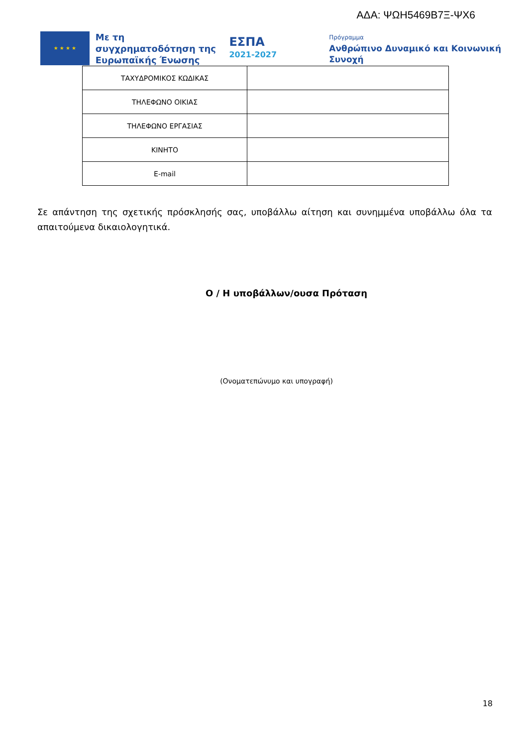ΑΔΑ: ΨΩΗ5469Β7Ξ-ΨΧ6
★ ★ ★ ★
Με τη συγχρηματοδότηση της Ευρωπαϊκής Ένωσης
ΕΣΠΑ
2021-2027
Πρόγραμμα
Ανθρώπινο Δυναμικό και Κοινωνική Συνοχή
| ΤΑΧΥΔΡΟΜΙΚΟΣ ΚΩΔΙΚΑΣ | |
| ΤΗΛΕΦΩΝΟ ΟΙΚΙΑΣ | |
| ΤΗΛΕΦΩΝΟ ΕΡΓΑΣΙΑΣ | |
| ΚΙΝΗΤΟ | |
| E-mail | |
Σε απάντηση της σχετικής πρόσκλησής σας, υποβάλλω αίτηση και συνημμένα υποβάλλω όλα τα απαιτούμενα δικαιολογητικά.
Ο / Η υποβάλλων/ουσα Πρόταση
(Ονοματεπώνυμο και υπογραφή)
18